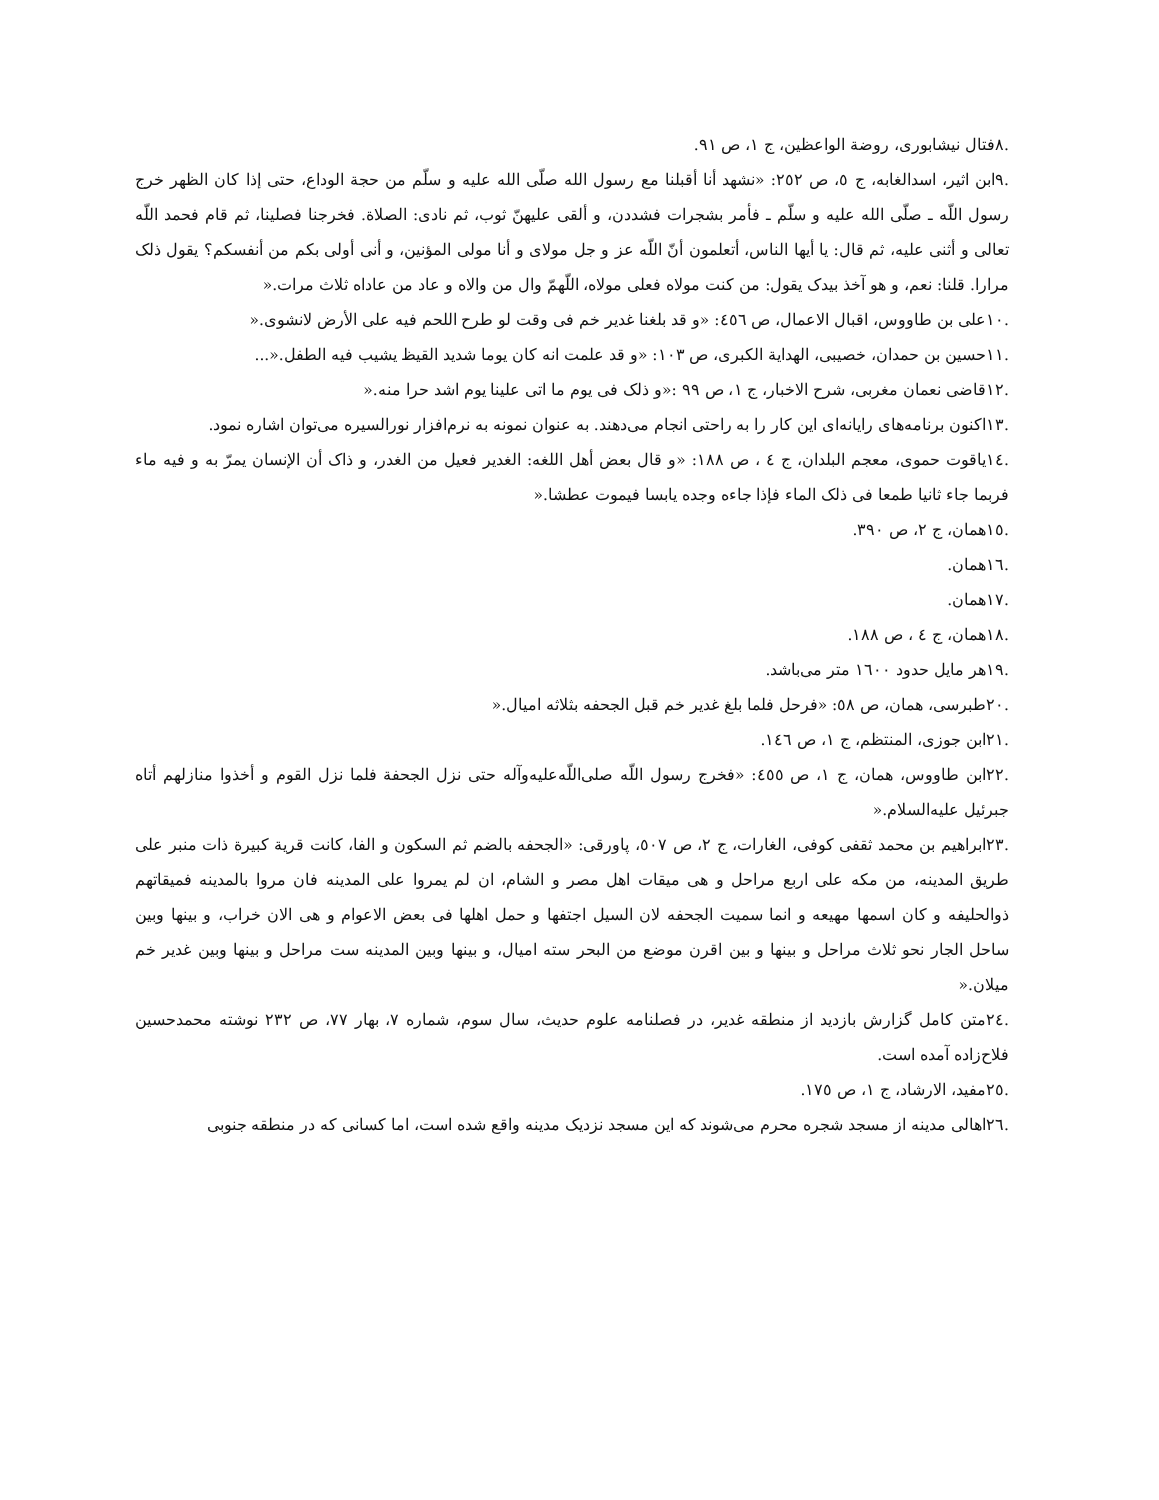.٨فتال نیشابوری، روضة الواعظین، ج ١، ص ٩١.
.٩ابن اثیر، اسدالغابه، ج ٥، ص ٢٥٢: «نشهد أنا أقبلنا مع رسول الله صلّی الله علیه و سلّم من حجة الوداع، حتی إذا کان الظهر خرج رسول اللّه ـ صلّی الله علیه و سلّم ـ فأمر بشجرات فشددن، و ألقی علیهنّ ثوب، ثم نادی: الصلاة. فخرجنا فصلینا، ثم قام فحمد اللّه تعالی و أثنی علیه، ثم قال: یا أیها الناس، أتعلمون أنّ اللّه عز و جل مولای و أنا مولی المؤنین، و أنی أولی بکم من أنفسکم؟ یقول ذلک مرارا. قلنا: نعم، و هو آخذ بیدک یقول: من کنت مولاه فعلی مولاه، اللّهمّ وال من والاه و عاد من عاداه ثلاث مرات.«
.١٠علی بن طاووس، اقبال الاعمال، ص ٤٥٦: «و قد بلغنا غدیر خم فی وقت لو طرح اللحم فیه علی الأرض لانشوی.«
.١١حسین بن حمدان، خصیبی، الهدایة الکبری، ص ١٠٣: «و قد علمت انه کان یوما شدید القیظ یشیب فیه الطفل.«...
.١٢قاضی نعمان مغربی، شرح الاخبار، ج ١، ص ٩٩ :«و ذلک فی یوم ما اتی علینا یوم اشد حرا منه.«
.١٣اکنون برنامه‌های رایانه‌ای این کار را به راحتی انجام می‌دهند. به عنوان نمونه به نرم‌افزار نورالسیره می‌توان اشاره نمود.
.١٤یاقوت حموی، معجم البلدان، ج ٤ ، ص ١٨٨: «و قال بعض أهل اللغه: الغدیر فعیل من الغدر، و ذاک أن الإنسان یمرّ به و فیه ماء فربما جاء ثانیا طمعا فی ذلک الماء فإذا جاءه وجده یابسا فیموت عطشا.«
.١٥همان، ج ٢، ص ٣٩٠.
.١٦همان.
.١٧همان.
.١٨همان، ج ٤ ، ص ١٨٨.
.١٩هر مایل حدود ١٦٠٠ متر می‌باشد.
.٢٠طبرسی، همان، ص ٥٨: «فرحل فلما بلغ غدیر خم قبل الجحفه بثلاثه امیال.«
.٢١ابن جوزی، المنتظم، ج ١، ص ١٤٦.
.٢٢ابن طاووس، همان، ج ١، ص ٤٥٥: «فخرج رسول اللّه صلی‌اللّه‌علیه‌وآله حتی نزل الجحفة فلما نزل القوم و أخذوا منازلهم أتاه جبرئیل علیه‌السلام.«
.٢٣ابراهیم بن محمد ثقفی کوفی، الغارات، ج ٢، ص ٥٠٧، پاورقی: «الجحفه بالضم ثم السکون و الفا، کانت قریة کبیرة ذات منبر علی طریق المدینه، من مکه علی اربع مراحل و هی میقات اهل مصر و الشام، ان لم یمروا علی المدینه فان مروا بالمدینه فمیقاتهم ذوالحلیفه و کان اسمها مهیعه و انما سمیت الجحفه لان السیل اجتفها و حمل اهلها فی بعض الاعوام و هی الان خراب، و بینها وبین ساحل الجار نحو ثلاث مراحل و بینها و بین اقرن موضع من البحر سته امیال، و بینها وبین المدینه ست مراحل و بینها وبین غدیر خم میلان.«
.٢٤متن کامل گزارش بازدید از منطقه غدیر، در فصلنامه علوم حدیث، سال سوم، شماره ٧، بهار ٧٧، ص ٢٣٢ نوشته محمدحسین فلاح‌زاده آمده است.
.٢٥مفید، الارشاد، ج ١، ص ١٧٥.
.٢٦اهالی مدینه از مسجد شجره محرم می‌شوند که این مسجد نزدیک مدینه واقع شده است، اما کسانی که در منطقه جنوبی